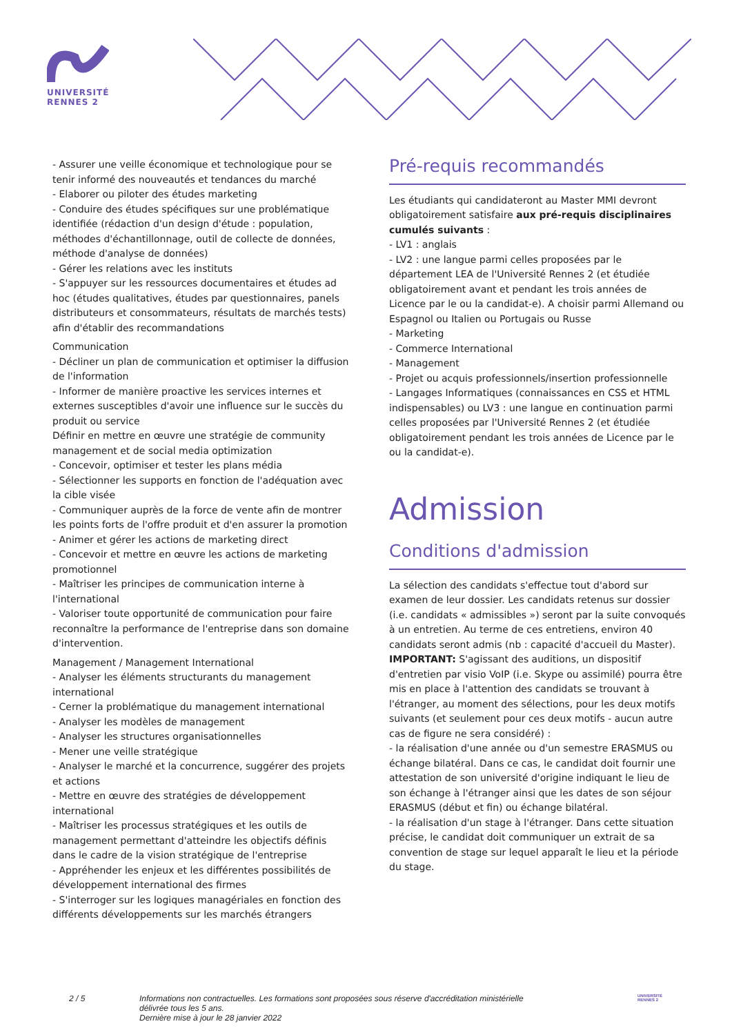UNIVERSITÉ RENNES 2
- Assurer une veille économique et technologique pour se tenir informé des nouveautés et tendances du marché
- Elaborer ou piloter des études marketing
- Conduire des études spécifiques sur une problématique identifiée (rédaction d'un design d'étude : population, méthodes d'échantillonnage, outil de collecte de données, méthode d'analyse de données)
- Gérer les relations avec les instituts
- S'appuyer sur les ressources documentaires et études ad hoc (études qualitatives, études par questionnaires, panels distributeurs et consommateurs, résultats de marchés tests) afin d'établir des recommandations
Communication
- Décliner un plan de communication et optimiser la diffusion de l'information
- Informer de manière proactive les services internes et externes susceptibles d'avoir une influence sur le succès du produit ou service
Définir en mettre en œuvre une stratégie de community management et de social media optimization
- Concevoir, optimiser et tester les plans média
- Sélectionner les supports en fonction de l'adéquation avec la cible visée
- Communiquer auprès de la force de vente afin de montrer les points forts de l'offre produit et d'en assurer la promotion
- Animer et gérer les actions de marketing direct
- Concevoir et mettre en œuvre les actions de marketing promotionnel
- Maîtriser les principes de communication interne à l'international
- Valoriser toute opportunité de communication pour faire reconnaître la performance de l'entreprise dans son domaine d'intervention.
Management / Management International
- Analyser les éléments structurants du management international
- Cerner la problématique du management international
- Analyser les modèles de management
- Analyser les structures organisationnelles
- Mener une veille stratégique
- Analyser le marché et la concurrence, suggérer des projets et actions
- Mettre en œuvre des stratégies de développement international
- Maîtriser les processus stratégiques et les outils de management permettant d'atteindre les objectifs définis dans le cadre de la vision stratégique de l'entreprise
- Appréhender les enjeux et les différentes possibilités de développement international des firmes
- S'interroger sur les logiques managériales en fonction des différents développements sur les marchés étrangers
Pré-requis recommandés
Les étudiants qui candidateront au Master MMI devront obligatoirement satisfaire aux pré-requis disciplinaires cumulés suivants :
- LV1 : anglais
- LV2 : une langue parmi celles proposées par le département LEA de l'Université Rennes 2 (et étudiée obligatoirement avant et pendant les trois années de Licence par le ou la candidat-e). A choisir parmi Allemand ou Espagnol ou Italien ou Portugais ou Russe
- Marketing
- Commerce International
- Management
- Projet ou acquis professionnels/insertion professionnelle
- Langages Informatiques (connaissances en CSS et HTML indispensables) ou LV3 : une langue en continuation parmi celles proposées par l'Université Rennes 2 (et étudiée obligatoirement pendant les trois années de Licence par le ou la candidat-e).
Admission
Conditions d'admission
La sélection des candidats s'effectue tout d'abord sur examen de leur dossier. Les candidats retenus sur dossier (i.e. candidats « admissibles ») seront par la suite convoqués à un entretien. Au terme de ces entretiens, environ 40 candidats seront admis (nb : capacité d'accueil du Master).
IMPORTANT: S'agissant des auditions, un dispositif d'entretien par visio VoIP (i.e. Skype ou assimilé) pourra être mis en place à l'attention des candidats se trouvant à l'étranger, au moment des sélections, pour les deux motifs suivants (et seulement pour ces deux motifs - aucun autre cas de figure ne sera considéré) :
- la réalisation d'une année ou d'un semestre ERASMUS ou échange bilatéral. Dans ce cas, le candidat doit fournir une attestation de son université d'origine indiquant le lieu de son échange à l'étranger ainsi que les dates de son séjour ERASMUS (début et fin) ou échange bilatéral.
- la réalisation d'un stage à l'étranger. Dans cette situation précise, le candidat doit communiquer un extrait de sa convention de stage sur lequel apparaît le lieu et la période du stage.
2 / 5 Informations non contractuelles. Les formations sont proposées sous réserve d'accréditation ministérielle délivrée tous les 5 ans.
Dernière mise à jour le 28 janvier 2022
UNIVERSITÉ
RENNES 2